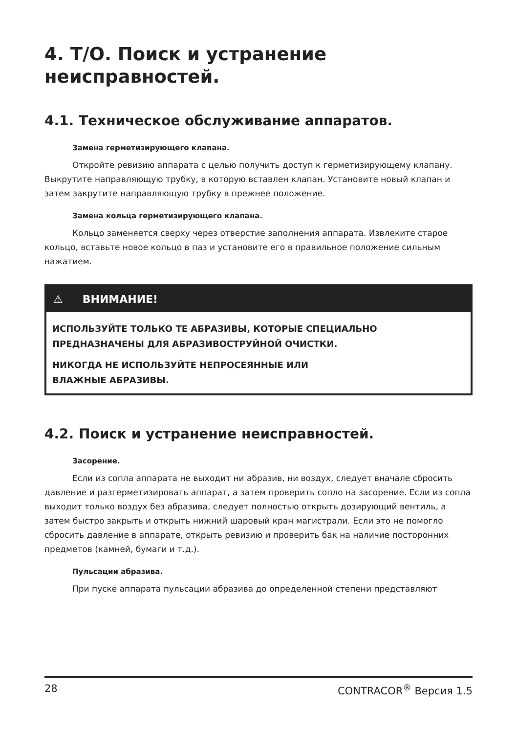4. Т/О. Поиск и устранение неисправностей.
4.1. Техническое обслуживание аппаратов.
Замена герметизирующего клапана.
Откройте ревизию аппарата с целью получить доступ к герметизирующему клапану. Выкрутите направляющую трубку, в которую вставлен клапан. Установите новый клапан и затем закрутите направляющую трубку в прежнее положение.
Замена кольца герметизирующего клапана.
Кольцо заменяется сверху через отверстие заполнения аппарата. Извлеките старое кольцо, вставьте новое кольцо в паз и установите его в правильное положение сильным нажатием.
⚠ ВНИМАНИЕ!
ИСПОЛЬЗУЙТЕ ТОЛЬКО ТЕ АБРАЗИВЫ, КОТОРЫЕ СПЕЦИАЛЬНО ПРЕДНАЗНАЧЕНЫ ДЛЯ АБРАЗИВОСТРУЙНОЙ ОЧИСТКИ.
НИКОГДА НЕ ИСПОЛЬЗУЙТЕ НЕПРОСЕЯННЫЕ ИЛИ
ВЛАЖНЫЕ АБРАЗИВЫ.
4.2. Поиск и устранение неисправностей.
Засорение.
Если из сопла аппарата не выходит ни абразив, ни воздух, следует вначале сбросить давление и разгерметизировать аппарат, а затем проверить сопло на засорение. Если из сопла выходит только воздух без абразива, следует полностью открыть дозирующий вентиль, а затем быстро закрыть и открыть нижний шаровый кран магистрали. Если это не помогло сбросить давление в аппарате, открыть ревизию и проверить бак на наличие посторонних предметов (камней, бумаги и т.д.).
Пульсации абразива.
При пуске аппарата пульсации абразива до определенной степени представляют
28 CONTRACOR<sup>®</sup> Версия 1.5